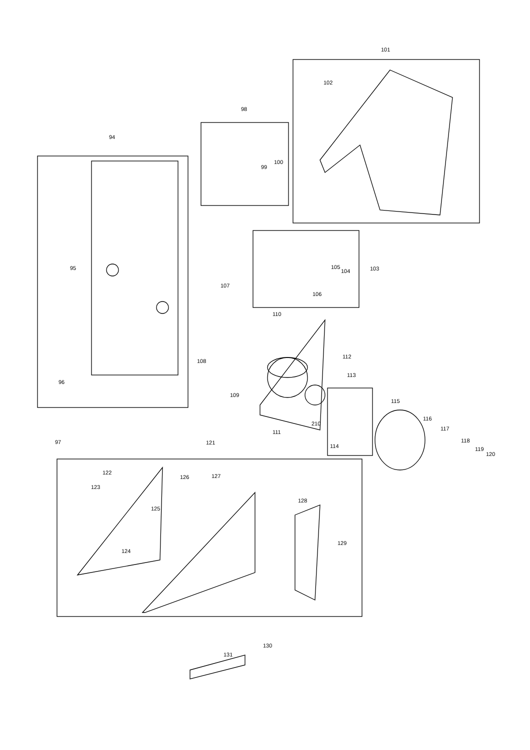101
102
98
99
100
94
95
96
97
105
104
103
106
107
110
108
109
112
113
111
210
114
115
116
117
118
119
120
121
122
123
126
127
125
128
129
124
130
131